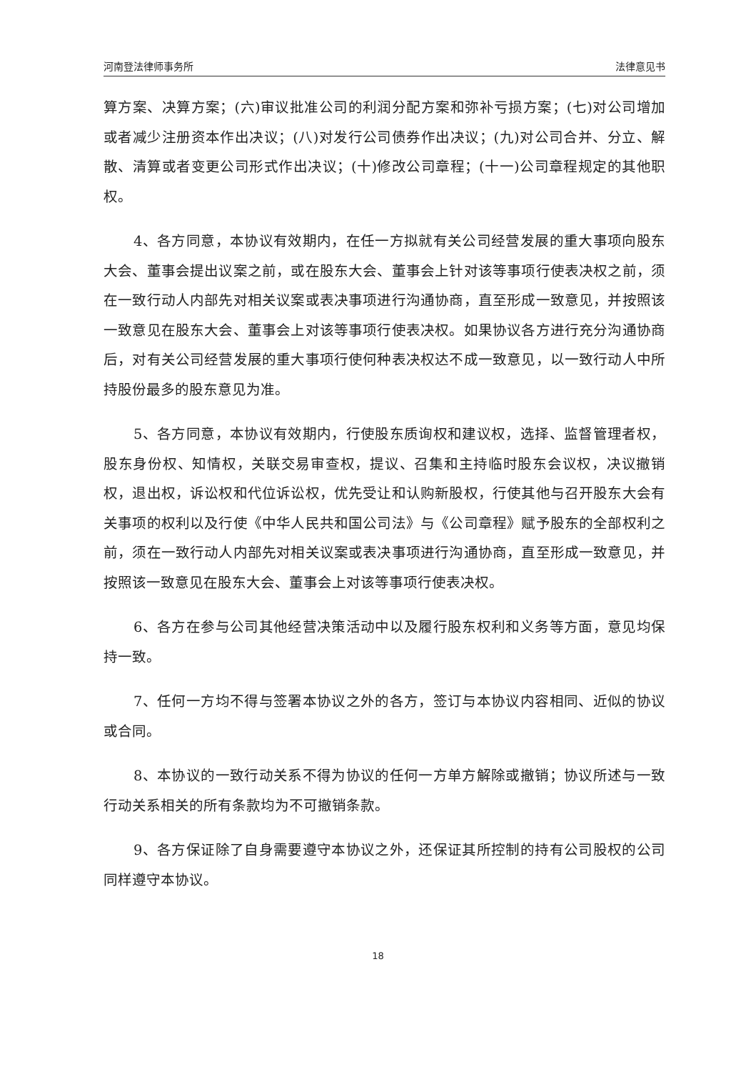河南登法律师事务所 法律意见书
算方案、决算方案；(六)审议批准公司的利润分配方案和弥补亏损方案；(七)对公司增加或者减少注册资本作出决议；(八)对发行公司债券作出决议；(九)对公司合并、分立、解散、清算或者变更公司形式作出决议；(十)修改公司章程；(十一)公司章程规定的其他职权。
4、各方同意，本协议有效期内，在任一方拟就有关公司经营发展的重大事项向股东大会、董事会提出议案之前，或在股东大会、董事会上针对该等事项行使表决权之前，须在一致行动人内部先对相关议案或表决事项进行沟通协商，直至形成一致意见，并按照该一致意见在股东大会、董事会上对该等事项行使表决权。如果协议各方进行充分沟通协商后，对有关公司经营发展的重大事项行使何种表决权达不成一致意见，以一致行动人中所持股份最多的股东意见为准。
5、各方同意，本协议有效期内，行使股东质询权和建议权，选择、监督管理者权，股东身份权、知情权，关联交易审查权，提议、召集和主持临时股东会议权，决议撤销权，退出权，诉讼权和代位诉讼权，优先受让和认购新股权，行使其他与召开股东大会有关事项的权利以及行使《中华人民共和国公司法》与《公司章程》赋予股东的全部权利之前，须在一致行动人内部先对相关议案或表决事项进行沟通协商，直至形成一致意见，并按照该一致意见在股东大会、董事会上对该等事项行使表决权。
6、各方在参与公司其他经营决策活动中以及履行股东权利和义务等方面，意见均保持一致。
7、任何一方均不得与签署本协议之外的各方，签订与本协议内容相同、近似的协议或合同。
8、本协议的一致行动关系不得为协议的任何一方单方解除或撤销；协议所述与一致行动关系相关的所有条款均为不可撤销条款。
9、各方保证除了自身需要遵守本协议之外，还保证其所控制的持有公司股权的公司同样遵守本协议。
18